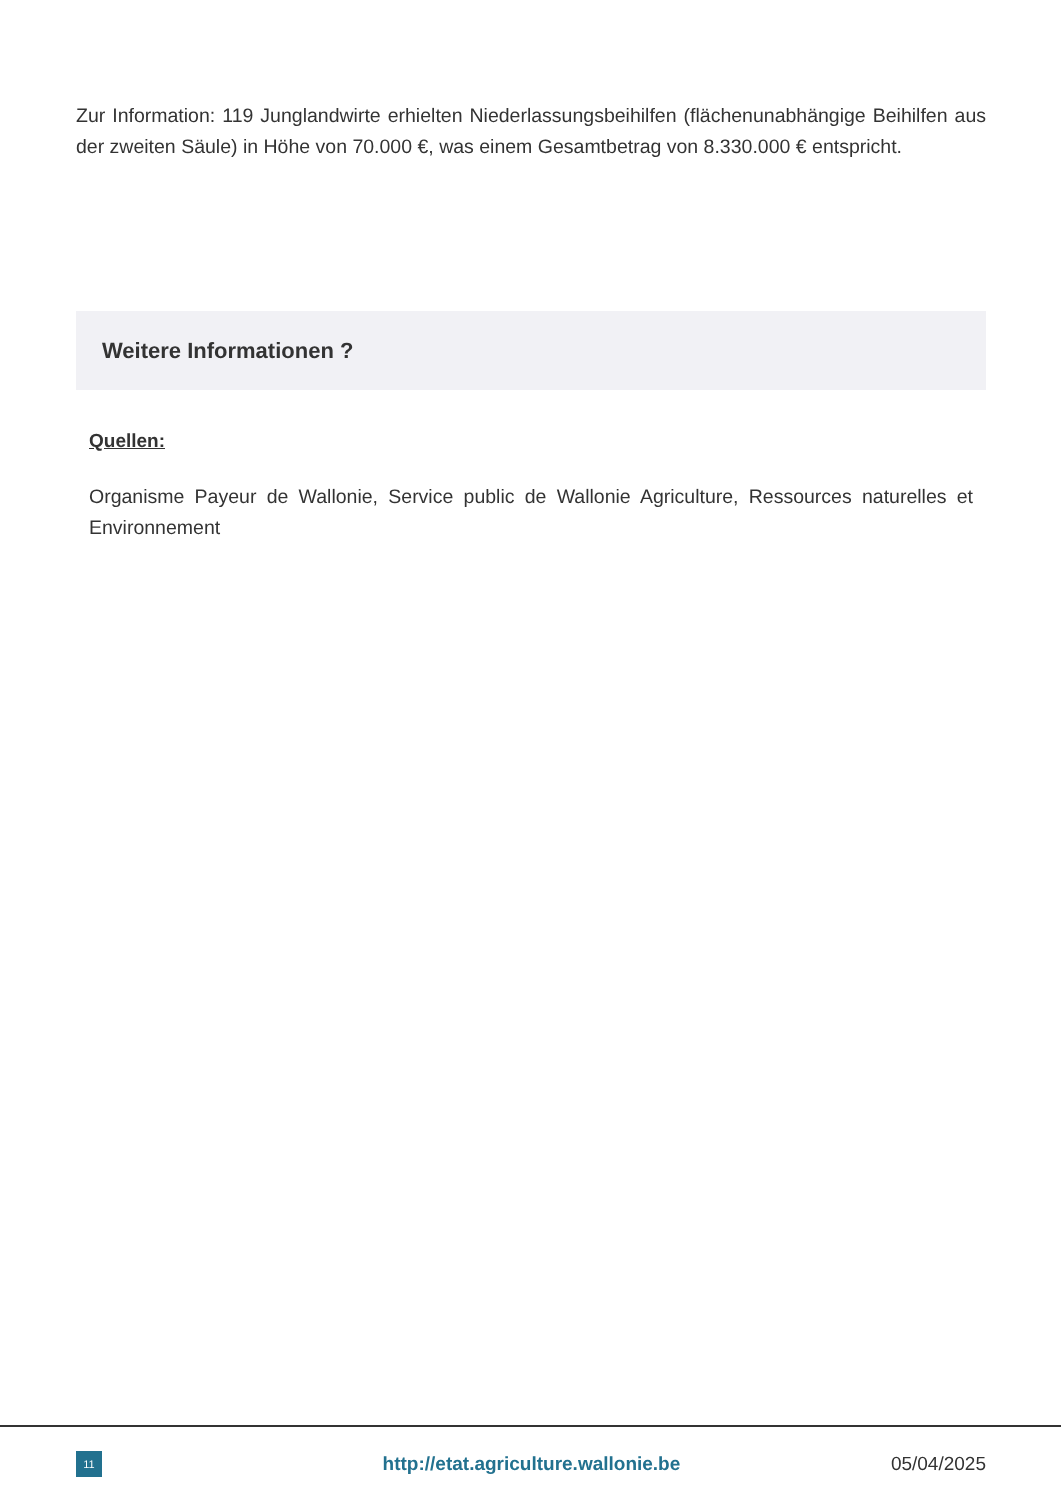Zur Information: 119 Junglandwirte erhielten Niederlassungsbeihilfen (flächenunabhängige Beihilfen aus der zweiten Säule) in Höhe von 70.000 €, was einem Gesamtbetrag von 8.330.000 € entspricht.
Weitere Informationen ?
Quellen:
Organisme Payeur de Wallonie, Service public de Wallonie Agriculture, Ressources naturelles et Environnement
11
http://etat.agriculture.wallonie.be
05/04/2025